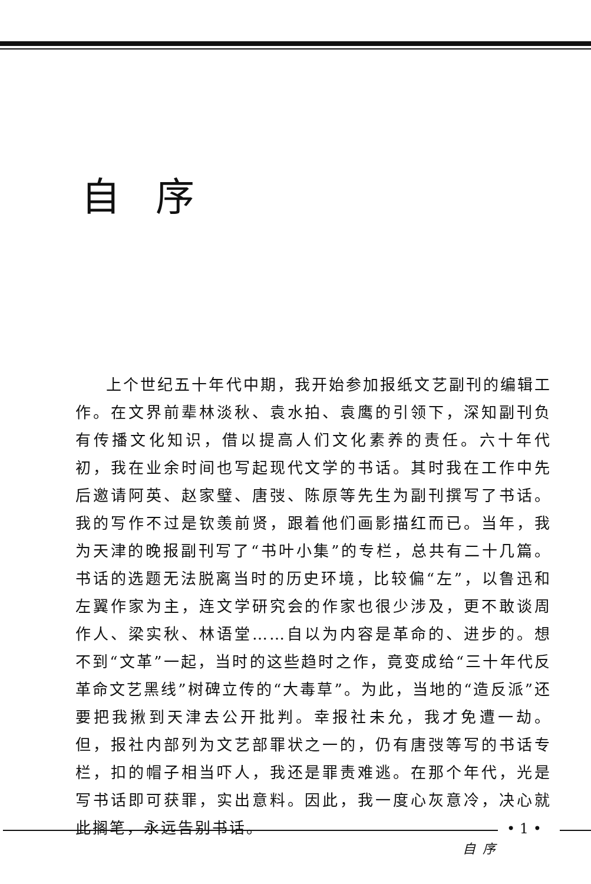自序
上个世纪五十年代中期，我开始参加报纸文艺副刊的编辑工作。在文界前辈林淡秋、袁水拍、袁鹰的引领下，深知副刊负有传播文化知识，借以提高人们文化素养的责任。六十年代初，我在业余时间也写起现代文学的书话。其时我在工作中先后邀请阿英、赵家璧、唐弢、陈原等先生为副刊撰写了书话。我的写作不过是钦羡前贤，跟着他们画影描红而已。当年，我为天津的晚报副刊写了“书叶小集”的专栏，总共有二十几篇。书话的选题无法脱离当时的历史环境，比较偏“左”，以鲁迅和左翼作家为主，连文学研究会的作家也很少涉及，更不敢谈周作人、梁实秋、林语堂……自以为内容是革命的、进步的。想不到“文革”一起，当时的这些趋时之作，竟变成给“三十年代反革命文艺黑线”树碑立传的“大毒草”。为此，当地的“造反派”还要把我揪到天津去公开批判。幸报社未允，我才免遭一劫。但，报社内部列为文艺部罪状之一的，仍有唐弢等写的书话专栏，扣的帽子相当吓人，我还是罪责难逃。在那个年代，光是写书话即可获罪，实出意料。因此，我一度心灰意冷，决心就此搁笔，永远告别书话。
• 1 •
自序